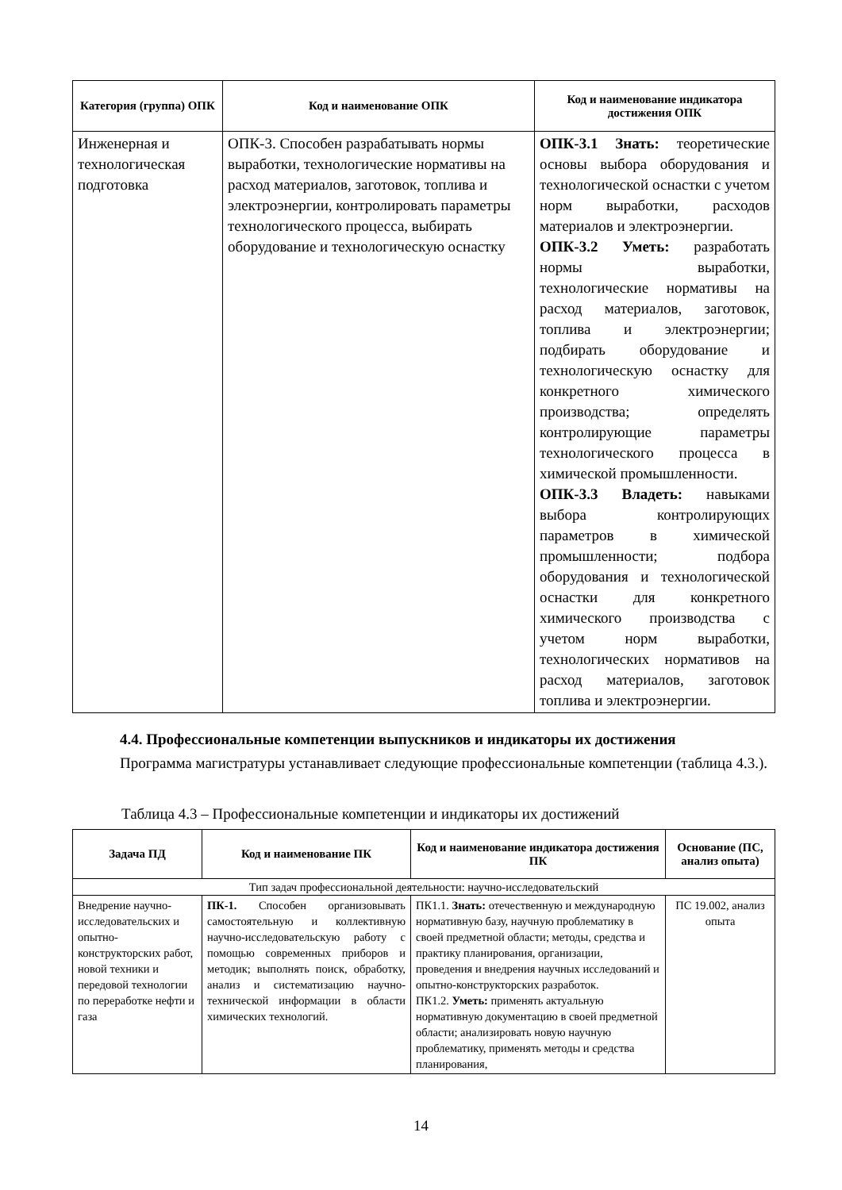| Категория (группа) ОПК | Код и наименование ОПК | Код и наименование индикатора достижения ОПК |
| --- | --- | --- |
| Инженерная и технологическая подготовка | ОПК-3. Способен разрабатывать нормы выработки, технологические нормативы на расход материалов, заготовок, топлива и электроэнергии, контролировать параметры технологического процесса, выбирать оборудование и технологическую оснастку | ОПК-3.1 Знать: теоретические основы выбора оборудования и технологической оснастки с учетом норм выработки, расходов материалов и электроэнергии. ОПК-3.2 Уметь: разработать нормы выработки, технологические нормативы на расход материалов, заготовок, топлива и электроэнергии; подбирать оборудование и технологическую оснастку для конкретного химического производства; определять контролирующие параметры технологического процесса в химической промышленности. ОПК-3.3 Владеть: навыками выбора контролирующих параметров в химической промышленности; подбора оборудования и технологической оснастки для конкретного химического производства с учетом норм выработки, технологических нормативов на расход материалов, заготовок топлива и электроэнергии. |
4.4. Профессиональные компетенции выпускников и индикаторы их достижения
Программа магистратуры устанавливает следующие профессиональные компетенции (таблица 4.3.).
Таблица 4.3 – Профессиональные компетенции и индикаторы их достижений
| Задача ПД | Код и наименование ПК | Код и наименование индикатора достижения ПК | Основание (ПС, анализ опыта) |
| --- | --- | --- | --- |
| Тип задач профессиональной деятельности: научно-исследовательский | | | |
| Внедрение научно-исследовательских и опытно-конструкторских работ, новой техники и передовой технологии по переработке нефти и газа | ПК-1. Способен организовывать самостоятельную и коллективную научно-исследовательскую работу с помощью современных приборов и методик; выполнять поиск, обработку, анализ и систематизацию научно-технической информации в области химических технологий. | ПК1.1. Знать: отечественную и международную нормативную базу, научную проблематику в своей предметной области; методы, средства и практику планирования, организации, проведения и внедрения научных исследований и опытно-конструкторских разработок. ПК1.2. Уметь: применять актуальную нормативную документацию в своей предметной области; анализировать новую научную проблематику, применять методы и средства планирования, | ПС 19.002, анализ опыта |
14